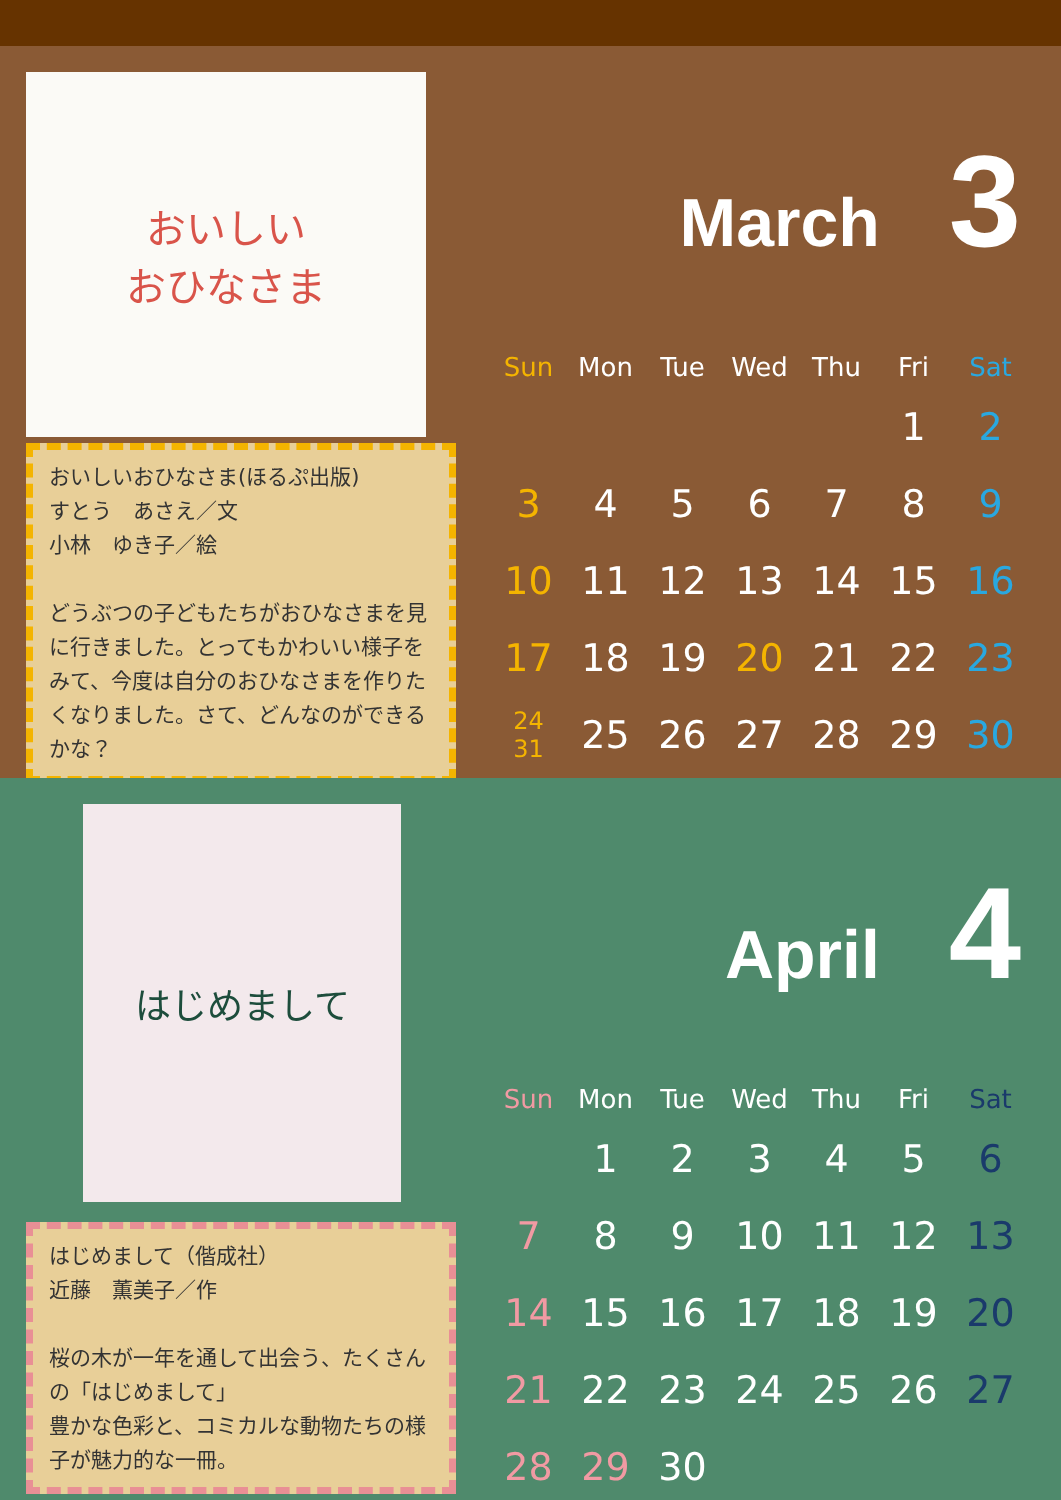おいしい
おひなさま
おいしいおひなさま(ほるぷ出版)
すとう　あさえ／文
小林　ゆき子／絵
どうぶつの子どもたちがおひなさまを見に行きました。とってもかわいい様子をみて、今度は自分のおひなさまを作りたくなりました。さて、どんなのができるかな？
March 3
| Sun | Mon | Tue | Wed | Thu | Fri | Sat |
| --- | --- | --- | --- | --- | --- | --- |
| | | | | | 1 | 2 |
| 3 | 4 | 5 | 6 | 7 | 8 | 9 |
| 10 | 11 | 12 | 13 | 14 | 15 | 16 |
| 17 | 18 | 19 | 20 | 21 | 22 | 23 |
| 24 31 | 25 | 26 | 27 | 28 | 29 | 30 |
はじめまして
はじめまして（偕成社）
近藤　薫美子／作
桜の木が一年を通して出会う、たくさんの「はじめまして」
豊かな色彩と、コミカルな動物たちの様子が魅力的な一冊。
April 4
| Sun | Mon | Tue | Wed | Thu | Fri | Sat |
| --- | --- | --- | --- | --- | --- | --- |
| | 1 | 2 | 3 | 4 | 5 | 6 |
| 7 | 8 | 9 | 10 | 11 | 12 | 13 |
| 14 | 15 | 16 | 17 | 18 | 19 | 20 |
| 21 | 22 | 23 | 24 | 25 | 26 | 27 |
| 28 | 29 | 30 | | | | |